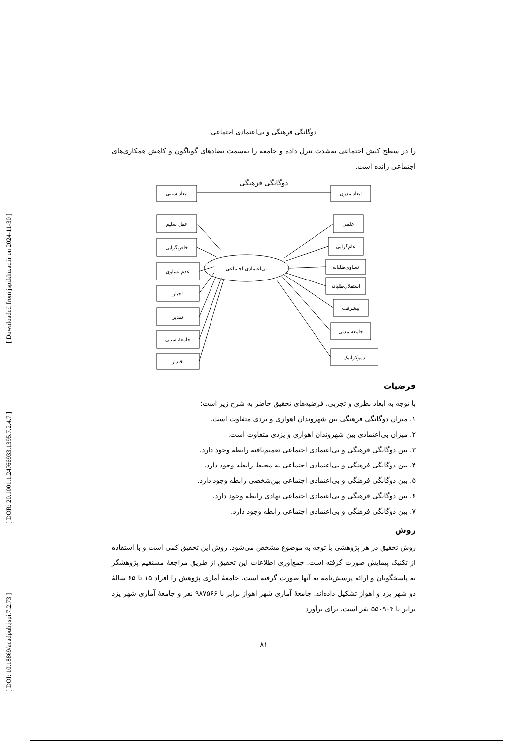[ DOI: 10.18869/acadpub.jspi.7.2.73 ] [ DOR: 20.1001.1.24766933.1395.7.2.4.7 ] [ Downloaded from jspi.khu.ac.ir on 2024-11-30 ]
دوگانگی فرهنگی و بی‌اعتمادی اجتماعی
را در سطح کنش اجتماعی به‌شدت تنزل داده و جامعه را به‌سمت تضادهای گوناگون و کاهش همکاری‌های اجتماعی رانده است.
دوگانگی فرهنگی
ابعاد سنتی
ابعاد مدرن
عقل سلیم
خاص‌گرایی
عدم تساوی
اجبار
تقدیر
جامعهٔ سنتی
اقتدار
علمی
عام‌گرایی
تساوی‌طلبانه
استقلال‌طلبانه
پیشرفت
جامعه مدنی
دموکراتیک
بی‌اعتمادی اجتماعی
فرضیات
با توجه به ابعاد نظری و تجربی، فرضیه‌های تحقیق حاضر به شرح زیر است:
۱. میزان دوگانگی فرهنگی بین شهروندان اهوازی و یزدی متفاوت است.
۲. میزان بی‌اعتمادی بین شهروندان اهوازی و یزدی متفاوت است.
۳. بین دوگانگی فرهنگی و بی‌اعتمادی اجتماعی تعمیم‌یافته رابطه وجود دارد.
۴. بین دوگانگی فرهنگی و بی‌اعتمادی اجتماعی به محیط رابطه وجود دارد.
۵. بین دوگانگی فرهنگی و بی‌اعتمادی اجتماعی بین‌شخصی رابطه وجود دارد.
۶. بین دوگانگی فرهنگی و بی‌اعتمادی اجتماعی نهادی رابطه وجود دارد.
۷. بین دوگانگی فرهنگی و بی‌اعتمادی اجتماعی رابطه وجود دارد.
روش
روش تحقیق در هر پژوهشی با توجه به موضوع مشخص می‌شود. روش این تحقیق کمی است و با استفاده از تکنیک پیمایش صورت گرفته است. جمع‌آوری اطلاعات این تحقیق از طریق مراجعهٔ مستقیم پژوهشگر به پاسخگویان و ارائه پرسش‌نامه به آنها صورت گرفته است. جامعهٔ آماری پژوهش را افراد ۱۵ تا ۶۵ سالهٔ دو شهر یزد و اهواز تشکیل داده‌اند. جامعهٔ آماری شهر اهواز برابر با ۹۸۷۵۶۶ نفر و جامعهٔ آماری شهر یزد برابر با ۵۵۰۹۰۴ نفر است. برای برآورد
۸۱